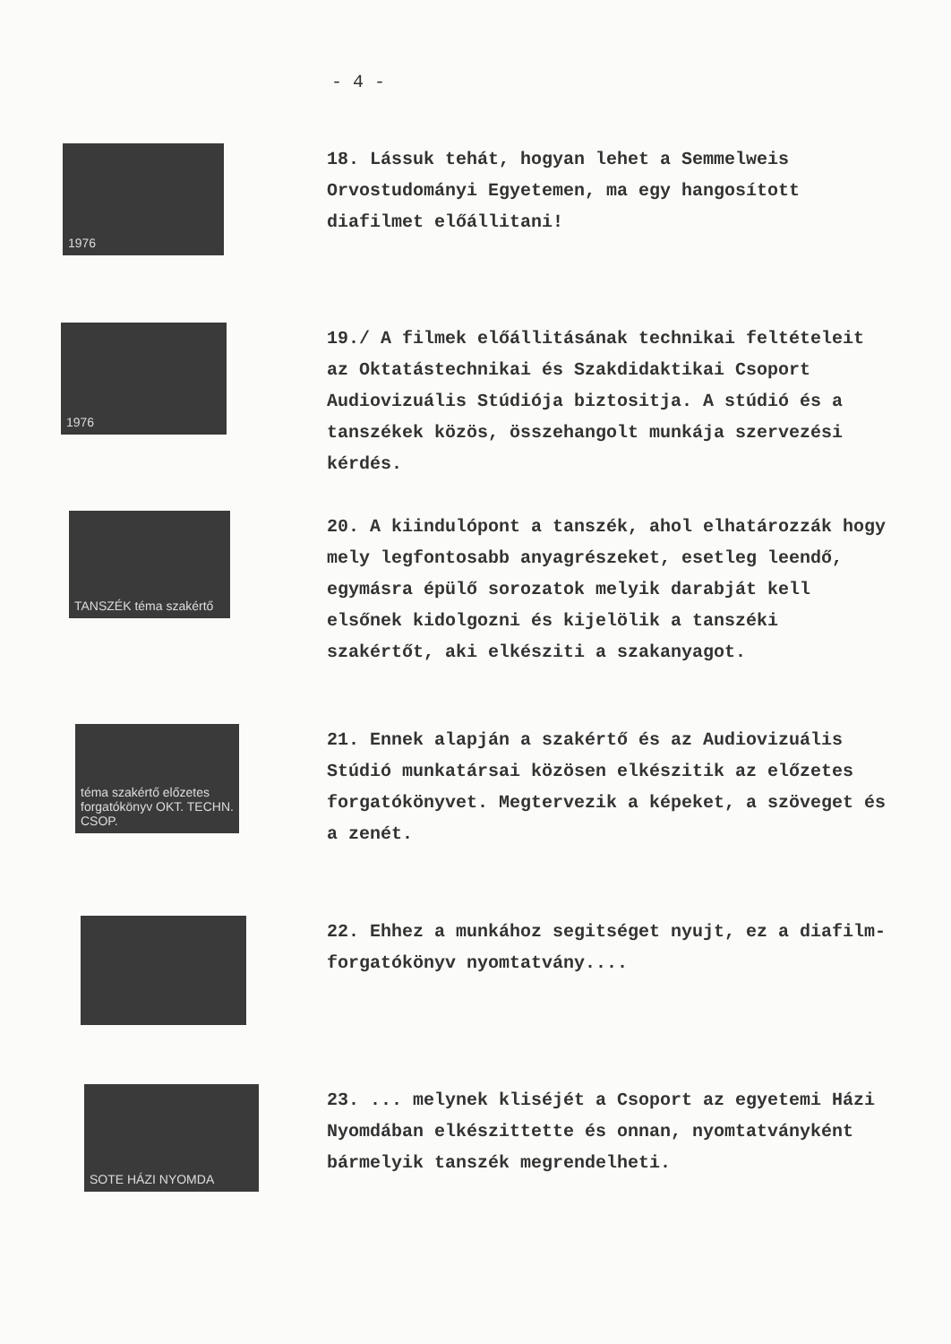- 4 -
1976
18. Lássuk tehát, hogyan lehet a Semmelweis Orvostudományi Egyetemen, ma egy hangosított diafilmet előállitani!
1976
19./ A filmek előállitásának technikai feltételeit az Oktatástechnikai és Szakdidaktikai Csoport Audiovizuális Stúdiója biztositja. A stúdió és a tanszékek közös, összehangolt munkája szervezési kérdés.
TANSZÉK téma szakértő
20. A kiindulópont a tanszék, ahol elhatározzák hogy mely legfontosabb anyagrészeket, esetleg leendő, egymásra épülő sorozatok melyik darabját kell elsőnek kidolgozni és kijelölik a tanszéki szakértőt, aki elkésziti a szakanyagot.
téma szakértő előzetes forgatókönyv OKT. TECHN. CSOP.
21. Ennek alapján a szakértő és az Audiovizuális Stúdió munkatársai közösen elkészitik az előzetes forgatókönyvet. Megtervezik a képeket, a szöveget és a zenét.
22. Ehhez a munkához segitséget nyujt, ez a diafilm-forgatókönyv nyomtatvány....
SOTE HÁZI NYOMDA
23. ... melynek kliséjét a Csoport az egyetemi Házi Nyomdában elkészittette és onnan, nyomtatványként bármelyik tanszék megrendelheti.